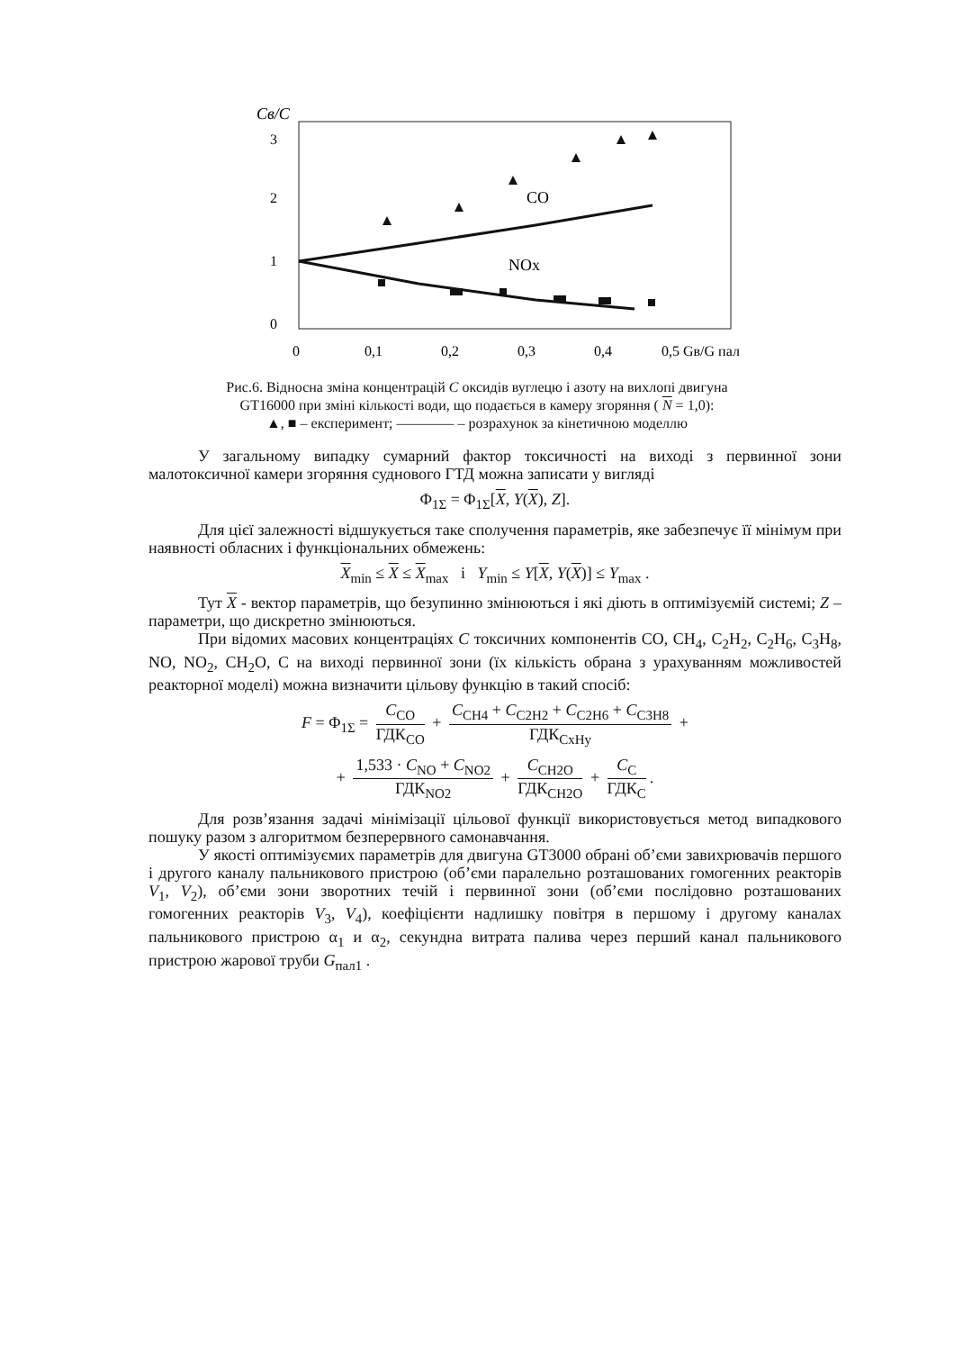Св/С
3
2
1
0
CO
NOx
0
0,1
0,2
0,3
0,4
0,5 Gв/G пал
Рис.6. Відносна зміна концентрацій C оксидів вуглецю і азоту на вихлопі двигуна
GT16000 при зміні кількості води, що подається в камеру згоряння ( N = 1,0):
▲, ■ – експеримент; ———— – розрахунок за кінетичною моделлю
У загальному випадку сумарний фактор токсичності на виході з первинної зони малотоксичної камери згоряння суднового ГТД можна записати у вигляді
Φ<sub>1Σ</sub> = Φ<sub>1Σ</sub>[X, Y(X), Z].
Для цієї залежності відшукується таке сполучення параметрів, яке забезпечує її мінімум при наявності обласних і функціональних обмежень:
X<sub>min</sub> ≤ X ≤ X<sub>max</sub> і Y<sub>min</sub> ≤ Y[X, Y(X)] ≤ Y<sub>max</sub> .
Тут X - вектор параметрів, що безупинно змінюються і які діють в оптимізуємій системі; Z – параметри, що дискретно змінюються.
При відомих масових концентраціях C токсичних компонентів CO, CH<sub>4</sub>, C<sub>2</sub>H<sub>2</sub>, C<sub>2</sub>H<sub>6</sub>, C<sub>3</sub>H<sub>8</sub>, NO, NO<sub>2</sub>, CH<sub>2</sub>O, C на виході первинної зони (їх кількість обрана з урахуванням можливостей реакторної моделі) можна визначити цільову функцію в такий спосіб:
F = Φ<sub>1Σ</sub> = C<sub>CO</sub> ГДК<sub>CO</sub> + C<sub>CH4</sub> + C<sub>C2H2</sub> + C<sub>C2H6</sub> + C<sub>C3H8</sub> ГДК<sub>CxHy</sub> +
+ 1,533 · C<sub>NO</sub> + C<sub>NO2</sub> ГДК<sub>NO2</sub> + C<sub>CH2O</sub> ГДК<sub>CH2O</sub> + C<sub>C</sub> ГДК<sub>C</sub>.
Для розв’язання задачі мінімізації цільової функції використовується метод випадкового пошуку разом з алгоритмом безперервного самонавчання.
У якості оптимізуємих параметрів для двигуна GT3000 обрані об’єми завихрювачів першого і другого каналу пальникового пристрою (об’єми паралельно розташованих гомогенних реакторів V<sub>1</sub>, V<sub>2</sub>), об’єми зони зворотних течій і первинної зони (об’єми послідовно розташованих гомогенних реакторів V<sub>3</sub>, V<sub>4</sub>), коефіцієнти надлишку повітря в першому і другому каналах пальникового пристрою α<sub>1</sub> и α<sub>2</sub>, секундна витрата палива через перший канал пальникового пристрою жарової труби G<sub>пал1</sub> .